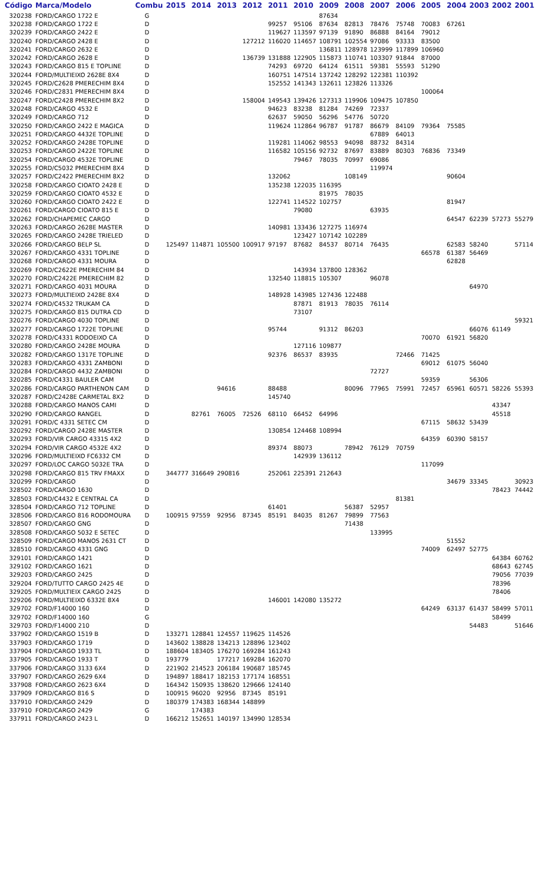| Código | Marca/Modelo | Combu | 2015 | 2014 | 2013 | 2012 | 2011 | 2010 | 2009 | 2008 | 2007 | 2006 | 2005 | 2004 | 2003 | 2002 | 2001 |
| --- | --- | --- | --- | --- | --- | --- | --- | --- | --- | --- | --- | --- | --- | --- | --- | --- | --- |
| 320238 | FORD/CARGO 1722 E | G | | | | | | | 87634 | | | | | | | | |
| 320238 | FORD/CARGO 1722 E | D | | | | | 99257 | 95106 | 87634 | 82813 | 78476 | 75748 | 70083 | 67261 | | | |
| 320239 | FORD/CARGO 2422 E | D | | | | | 119627 | 113597 | 97139 | 91890 | 86888 | 84164 | 79012 | | | | |
| 320240 | FORD/CARGO 2428 E | D | | | | 127212 | 116020 | 114657 | 108791 | 102554 | 97086 | 93333 | 83500 | | | | |
| 320241 | FORD/CARGO 2632 E | D | | | | | | | 136811 | 128978 | 123999 | 117899 | 106960 | | | | |
| 320242 | FORD/CARGO 2628 E | D | | | | 136739 | 131888 | 122905 | 115873 | 110741 | 103307 | 91844 | 87000 | | | | |
| 320243 | FORD/CARGO 815 E TOPLINE | D | | | | | 74293 | 69720 | 64124 | 61511 | 59381 | 55593 | 51290 | | | | |
| 320244 | FORD/MULTIEIXO 2628E 8X4 | D | | | | | 160751 | 147514 | 137242 | 128292 | 122381 | 110392 | | | | | |
| 320245 | FORD/C2628 PMERECHIM 8X4 | D | | | | | 152552 | 141343 | 132611 | 123826 | 113326 | | | | | | |
| 320246 | FORD/C2831 PMERECHIM 8X4 | D | | | | | | | | | | | 100064 | | | | |
| 320247 | FORD/C2428 PMERECHIM 8X2 | D | | | | 158004 | 149543 | 139426 | 127313 | 119906 | 109475 | 107850 | | | | | |
| 320248 | FORD/CARGO 4532 E | D | | | | | 94623 | 83238 | 81284 | 74269 | 72337 | | | | | | |
| 320249 | FORD/CARGO 712 | D | | | | | 62637 | 59050 | 56296 | 54776 | 50720 | | | | | | |
| 320250 | FORD/CARGO 2422 E MAGICA | D | | | | | 119624 | 112864 | 96787 | 91787 | 86679 | 84109 | 79364 | 75585 | | | |
| 320251 | FORD/CARGO 4432E TOPLINE | D | | | | | | | | | 67889 | 64013 | | | | | |
| 320252 | FORD/CARGO 2428E TOPLINE | D | | | | | 119281 | 114062 | 98553 | 94098 | 88732 | 84314 | | | | | |
| 320253 | FORD/CARGO 2422E TOPLINE | D | | | | | 116582 | 105156 | 92732 | 87697 | 83889 | 80303 | 76836 | 73349 | | | |
| 320254 | FORD/CARGO 4532E TOPLINE | D | | | | | | 79467 | 78035 | 70997 | 69086 | | | | | | |
| 320255 | FORD/C5032 PMERECHIM 8X4 | D | | | | | | | | | 119974 | | | | | | |
| 320257 | FORD/C2422 PMERECHIM 8X2 | D | | | | | 132062 | | | 108149 | | | | 90604 | | | |
| 320258 | FORD/CARGO CIOATO 2428 E | D | | | | | 135238 | 122035 | 116395 | | | | | | | | |
| 320259 | FORD/CARGO CIOATO 4532 E | D | | | | | | | 81975 | 78035 | | | | | | | |
| 320260 | FORD/CARGO CIOATO 2422 E | D | | | | | 122741 | 114522 | 102757 | | | | | 81947 | | | |
| 320261 | FORD/CARGO CIOATO 815 E | D | | | | | | 79080 | | | 63935 | | | | | | |
| 320262 | FORD/CHAPEMEC CARGO | D | | | | | | | | | | | | 64547 | 62239 | 57273 | 55279 |
| 320263 | FORD/CARGO 2628E MASTER | D | | | | | 140981 | 133436 | 127275 | 116974 | | | | | | | |
| 320265 | FORD/CARGO 2428E TRIELED | D | | | | | | 123427 | 107142 | 102289 | | | | | | | |
| 320266 | FORD/CARGO BELP SL | D | 125497 | 114871 | 105500 | 100917 | 97197 | 87682 | 84537 | 80714 | 76435 | | | 62583 | 58240 | | 57114 |
| 320267 | FORD/CARGO 4331 TOPLINE | D | | | | | | | | | | | 66578 | 61387 | 56469 | | |
| 320268 | FORD/CARGO 4331 MOURA | D | | | | | | | | | | | | 62828 | | | |
| 320269 | FORD/C2622E PMERECHIM 84 | D | | | | | | 143934 | 137800 | 128362 | | | | | | | |
| 320270 | FORD/C2422E PMERECHIM 82 | D | | | | | 132540 | 118815 | 105307 | | 96078 | | | | | | |
| 320271 | FORD/CARGO 4031 MOURA | D | | | | | | | | | | | | | 64970 | | |
| 320273 | FORD/MULTIEIXO 2428E 8X4 | D | | | | | 148928 | 143985 | 127436 | 122488 | | | | | | | |
| 320274 | FORD/C4532 TRUKAM CA | D | | | | | | 87871 | 81913 | 78035 | 76114 | | | | | | |
| 320275 | FORD/CARGO 815 DUTRA CD | D | | | | | | 73107 | | | | | | | | | |
| 320276 | FORD/CARGO 4030 TOPLINE | D | | | | | | | | | | | | | | | 59321 |
| 320277 | FORD/CARGO 1722E TOPLINE | D | | | | | 95744 | | 91312 | 86203 | | | | | 66076 | 61149 | |
| 320278 | FORD/C4331 RODOEIXO CA | D | | | | | | | | | | | 70070 | 61921 | 56820 | | |
| 320280 | FORD/CARGO 2428E MOURA | D | | | | | | 127116 | 109877 | | | | | | | | |
| 320282 | FORD/CARGO 1317E TOPLINE | D | | | | | 92376 | 86537 | 83935 | | | 72466 | 71425 | | | | |
| 320283 | FORD/CARGO 4331 ZAMBONI | D | | | | | | | | | | | 69012 | 61075 | 56040 | | |
| 320284 | FORD/CARGO 4432 ZAMBONI | D | | | | | | | | | 72727 | | | | | | |
| 320285 | FORD/C4331 BAULER CAM | D | | | | | | | | | | | 59359 | | 56306 | | |
| 320286 | FORD/CARGO PARTHENON CAM | D | | | 94616 | | 88488 | | | 80096 | 77965 | 75991 | 72457 | 65961 | 60571 | 58226 | 55393 |
| 320287 | FORD/C2428E CARMETAL 8X2 | D | | | | | 145740 | | | | | | | | | | |
| 320288 | FORD/CARGO MANOS CAMI | D | | | | | | | | | | | | | | 43347 | |
| 320290 | FORD/CARGO RANGEL | D | | 82761 | 76005 | 72526 | 68110 | 66452 | 64996 | | | | | | | 45518 | |
| 320291 | FORD/C 4331 SETEC CM | D | | | | | | | | | | | 67115 | 58632 | 53439 | | |
| 320292 | FORD/CARGO 2428E MASTER | D | | | | | 130854 | 124468 | 108994 | | | | | | | | |
| 320293 | FORD/VIR CARGO 4331S 4X2 | D | | | | | | | | | | | 64359 | 60390 | 58157 | | |
| 320294 | FORD/VIR CARGO 4532E 4X2 | D | | | | | 89374 | 88073 | | 78942 | 76129 | 70759 | | | | | |
| 320296 | FORD/MULTIEIXO FC6332 CM | D | | | | | | 142939 | 136112 | | | | | | | | |
| 320297 | FORD/LOC CARGO 5032E TRA | D | | | | | | | | | | | 117099 | | | | |
| 320298 | FORD/CARGO 815 TRV FMAXX | D | 344777 | 316649 | 290816 | | 252061 | 225391 | 212643 | | | | | | | | |
| 320299 | FORD/CARGO | D | | | | | | | | | | | | 34679 | 33345 | | 30923 |
| 328502 | FORD/CARGO 1630 | D | | | | | | | | | | | | | | 78423 | 74442 |
| 328503 | FORD/C4432 E CENTRAL CA | D | | | | | | | | | | 81381 | | | | | |
| 328504 | FORD/CARGO 712 TOPLINE | D | | | | | 61401 | | | 56387 | 52957 | | | | | | |
| 328506 | FORD/CARGO 816 RODOMOURA | D | 100915 | 97559 | 92956 | 87345 | 85191 | 84035 | 81267 | 79899 | 77563 | | | | | | |
| 328507 | FORD/CARGO GNG | D | | | | | | | | 71438 | | | | | | | |
| 328508 | FORD/CARGO 5032 E SETEC | D | | | | | | | | | 133995 | | | | | | |
| 328509 | FORD/CARGO MANOS 2631 CT | D | | | | | | | | | | | | 51552 | | | |
| 328510 | FORD/CARGO 4331 GNG | D | | | | | | | | | | | 74009 | 62497 | 52775 | | |
| 329101 | FORD/CARGO 1421 | D | | | | | | | | | | | | | | 64384 | 60762 |
| 329102 | FORD/CARGO 1621 | D | | | | | | | | | | | | | | 68643 | 62745 |
| 329203 | FORD/CARGO 2425 | D | | | | | | | | | | | | | | 79056 | 77039 |
| 329204 | FORD/TUTTO CARGO 2425 4E | D | | | | | | | | | | | | | | 78396 | |
| 329205 | FORD/MULTIEIX CARGO 2425 | D | | | | | | | | | | | | | | 78406 | |
| 329206 | FORD/MULTIEIXO 6332E 8X4 | D | | | | | 146001 | 142080 | 135272 | | | | | | | | |
| 329702 | FORD/F14000 160 | D | | | | | | | | | | | 64249 | 63137 | 61437 | 58499 | 57011 |
| 329702 | FORD/F14000 160 | G | | | | | | | | | | | | | | 58499 | |
| 329703 | FORD/F14000 210 | D | | | | | | | | | | | | | 54483 | | 51646 |
| 337902 | FORD/CARGO 1519 B | D | 133271 | 128841 | 124557 | 119625 | 114526 | | | | | | | | | | |
| 337903 | FORD/CARGO 1719 | D | 143602 | 138828 | 134213 | 128896 | 123402 | | | | | | | | | | |
| 337904 | FORD/CARGO 1933 TL | D | 188604 | 183405 | 176270 | 169284 | 161243 | | | | | | | | | | |
| 337905 | FORD/CARGO 1933 T | D | 193779 | | 177217 | 169284 | 162070 | | | | | | | | | | |
| 337906 | FORD/CARGO 3133 6X4 | D | 221902 | 214523 | 206184 | 190687 | 185745 | | | | | | | | | | |
| 337907 | FORD/CARGO 2629 6X4 | D | 194897 | 188417 | 182153 | 177174 | 168551 | | | | | | | | | | |
| 337908 | FORD/CARGO 2623 6X4 | D | 164342 | 150935 | 138620 | 129666 | 124140 | | | | | | | | | | |
| 337909 | FORD/CARGO 816 S | D | 100915 | 96020 | 92956 | 87345 | 85191 | | | | | | | | | | |
| 337910 | FORD/CARGO 2429 | D | 180379 | 174383 | 168344 | 148899 | | | | | | | | | | | |
| 337910 | FORD/CARGO 2429 | G | | 174383 | | | | | | | | | | | | | |
| 337911 | FORD/CARGO 2423 L | D | 166212 | 152651 | 140197 | 134990 | 128534 | | | | | | | | | | |